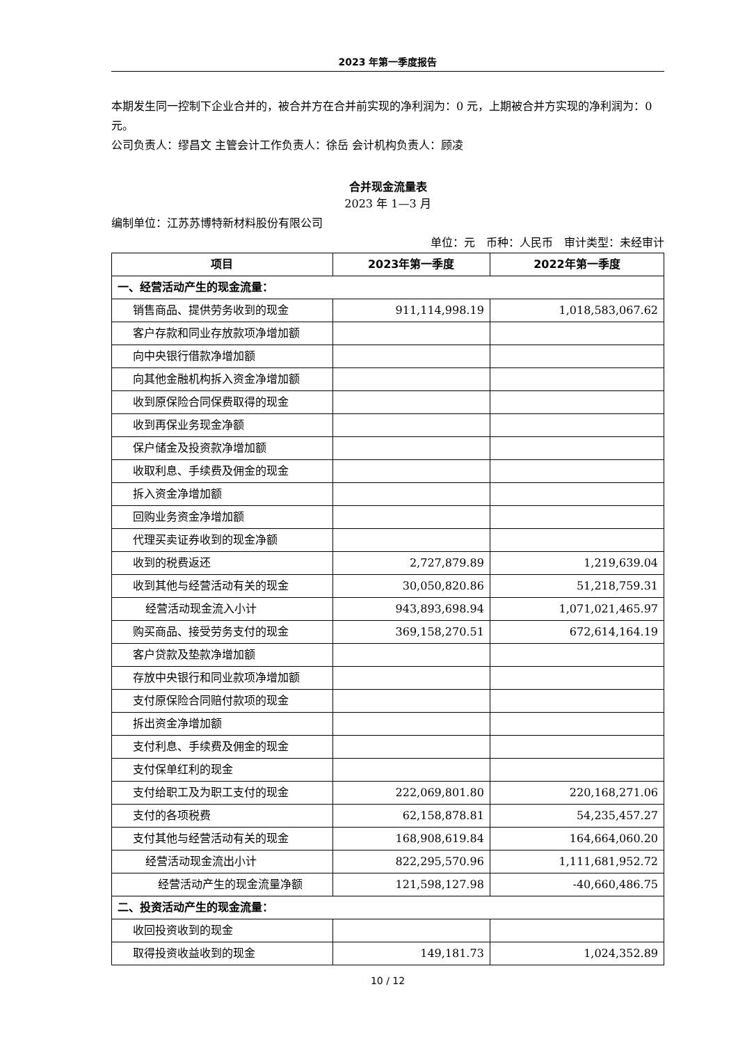2023 年第一季度报告
本期发生同一控制下企业合并的，被合并方在合并前实现的净利润为：0 元，上期被合并方实现的净利润为：0 元。
公司负责人：缪昌文 主管会计工作负责人：徐岳 会计机构负责人：顾凌
合并现金流量表
2023 年 1—3 月
编制单位：江苏苏博特新材料股份有限公司
单位：元　币种：人民币　审计类型：未经审计
| 项目 | 2023年第一季度 | 2022年第一季度 |
| --- | --- | --- |
| 一、经营活动产生的现金流量： | | |
| 销售商品、提供劳务收到的现金 | 911,114,998.19 | 1,018,583,067.62 |
| 客户存款和同业存放款项净增加额 | | |
| 向中央银行借款净增加额 | | |
| 向其他金融机构拆入资金净增加额 | | |
| 收到原保险合同保费取得的现金 | | |
| 收到再保业务现金净额 | | |
| 保户储金及投资款净增加额 | | |
| 收取利息、手续费及佣金的现金 | | |
| 拆入资金净增加额 | | |
| 回购业务资金净增加额 | | |
| 代理买卖证券收到的现金净额 | | |
| 收到的税费返还 | 2,727,879.89 | 1,219,639.04 |
| 收到其他与经营活动有关的现金 | 30,050,820.86 | 51,218,759.31 |
| 经营活动现金流入小计 | 943,893,698.94 | 1,071,021,465.97 |
| 购买商品、接受劳务支付的现金 | 369,158,270.51 | 672,614,164.19 |
| 客户贷款及垫款净增加额 | | |
| 存放中央银行和同业款项净增加额 | | |
| 支付原保险合同赔付款项的现金 | | |
| 拆出资金净增加额 | | |
| 支付利息、手续费及佣金的现金 | | |
| 支付保单红利的现金 | | |
| 支付给职工及为职工支付的现金 | 222,069,801.80 | 220,168,271.06 |
| 支付的各项税费 | 62,158,878.81 | 54,235,457.27 |
| 支付其他与经营活动有关的现金 | 168,908,619.84 | 164,664,060.20 |
| 经营活动现金流出小计 | 822,295,570.96 | 1,111,681,952.72 |
| 经营活动产生的现金流量净额 | 121,598,127.98 | -40,660,486.75 |
| 二、投资活动产生的现金流量： | | |
| 收回投资收到的现金 | | |
| 取得投资收益收到的现金 | 149,181.73 | 1,024,352.89 |
10 / 12